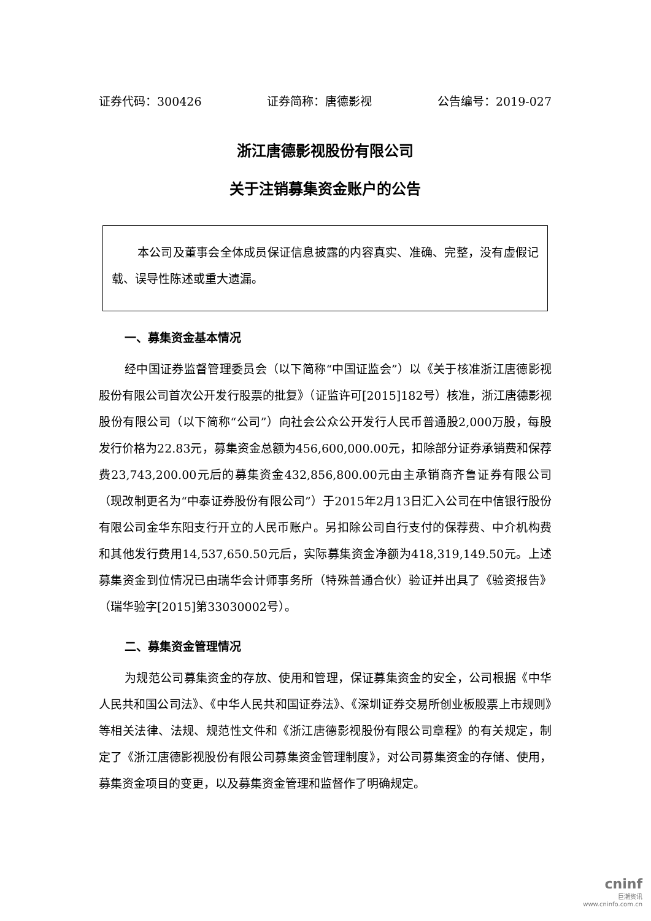证券代码：300426 证券简称：唐德影视 公告编号：2019-027
浙江唐德影视股份有限公司
关于注销募集资金账户的公告
本公司及董事会全体成员保证信息披露的内容真实、准确、完整，没有虚假记载、误导性陈述或重大遗漏。
一、募集资金基本情况
经中国证券监督管理委员会（以下简称“中国证监会”）以《关于核准浙江唐德影视股份有限公司首次公开发行股票的批复》（证监许可[2015]182号）核准，浙江唐德影视股份有限公司（以下简称“公司”）向社会公众公开发行人民币普通股2,000万股，每股发行价格为22.83元，募集资金总额为456,600,000.00元，扣除部分证券承销费和保荐费23,743,200.00元后的募集资金432,856,800.00元由主承销商齐鲁证券有限公司（现改制更名为“中泰证券股份有限公司”）于2015年2月13日汇入公司在中信银行股份有限公司金华东阳支行开立的人民币账户。另扣除公司自行支付的保荐费、中介机构费和其他发行费用14,537,650.50元后，实际募集资金净额为418,319,149.50元。上述募集资金到位情况已由瑞华会计师事务所（特殊普通合伙）验证并出具了《验资报告》（瑞华验字[2015]第33030002号）。
二、募集资金管理情况
为规范公司募集资金的存放、使用和管理，保证募集资金的安全，公司根据《中华人民共和国公司法》、《中华人民共和国证券法》、《深圳证券交易所创业板股票上市规则》等相关法律、法规、规范性文件和《浙江唐德影视股份有限公司章程》的有关规定，制定了《浙江唐德影视股份有限公司募集资金管理制度》，对公司募集资金的存储、使用，募集资金项目的变更，以及募集资金管理和监督作了明确规定。
cninf
巨潮资讯
www.cninfo.com.cn